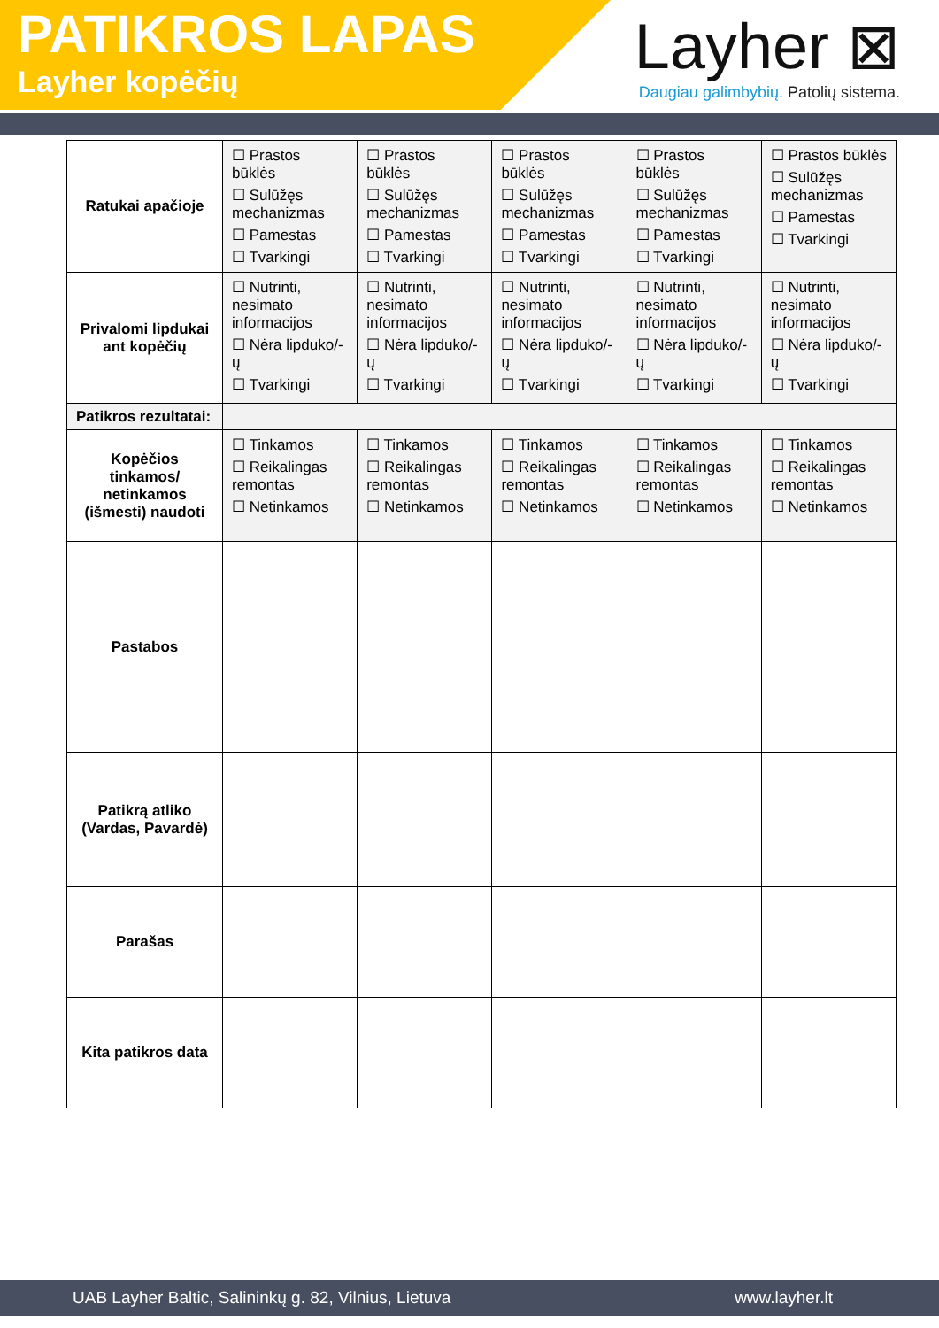PATIKROS LAPAS
Layher kopėčių
Layher ⊠
Daugiau galimbybių. Patolių sistema.
| Ratukai apačioje | ☐ Prastos būklės ☐ Sulūžęs mechanizmas ☐ Pamestas ☐ Tvarkingi | ☐ Prastos būklės ☐ Sulūžęs mechanizmas ☐ Pamestas ☐ Tvarkingi | ☐ Prastos būklės ☐ Sulūžęs mechanizmas ☐ Pamestas ☐ Tvarkingi | ☐ Prastos būklės ☐ Sulūžęs mechanizmas ☐ Pamestas ☐ Tvarkingi | ☐ Prastos būklės ☐ Sulūžęs mechanizmas ☐ Pamestas ☐ Tvarkingi |
| Privalomi lipdukai ant kopėčių | ☐ Nutrinti, nesimato informacijos ☐ Nėra lipduko/-ų ☐ Tvarkingi | ☐ Nutrinti, nesimato informacijos ☐ Nėra lipduko/-ų ☐ Tvarkingi | ☐ Nutrinti, nesimato informacijos ☐ Nėra lipduko/-ų ☐ Tvarkingi | ☐ Nutrinti, nesimato informacijos ☐ Nėra lipduko/-ų ☐ Tvarkingi | ☐ Nutrinti, nesimato informacijos ☐ Nėra lipduko/-ų ☐ Tvarkingi |
| Patikros rezultatai: | | | | | |
| Kopėčios tinkamos/ netinkamos (išmesti) naudoti | ☐ Tinkamos ☐ Reikalingas remontas ☐ Netinkamos | ☐ Tinkamos ☐ Reikalingas remontas ☐ Netinkamos | ☐ Tinkamos ☐ Reikalingas remontas ☐ Netinkamos | ☐ Tinkamos ☐ Reikalingas remontas ☐ Netinkamos | ☐ Tinkamos ☐ Reikalingas remontas ☐ Netinkamos |
| Pastabos | | | | | |
| Patikrą atliko (Vardas, Pavardė) | | | | | |
| Parašas | | | | | |
| Kita patikros data | | | | | |
UAB Layher Baltic, Salininkų g. 82, Vilnius, Lietuva www.layher.lt